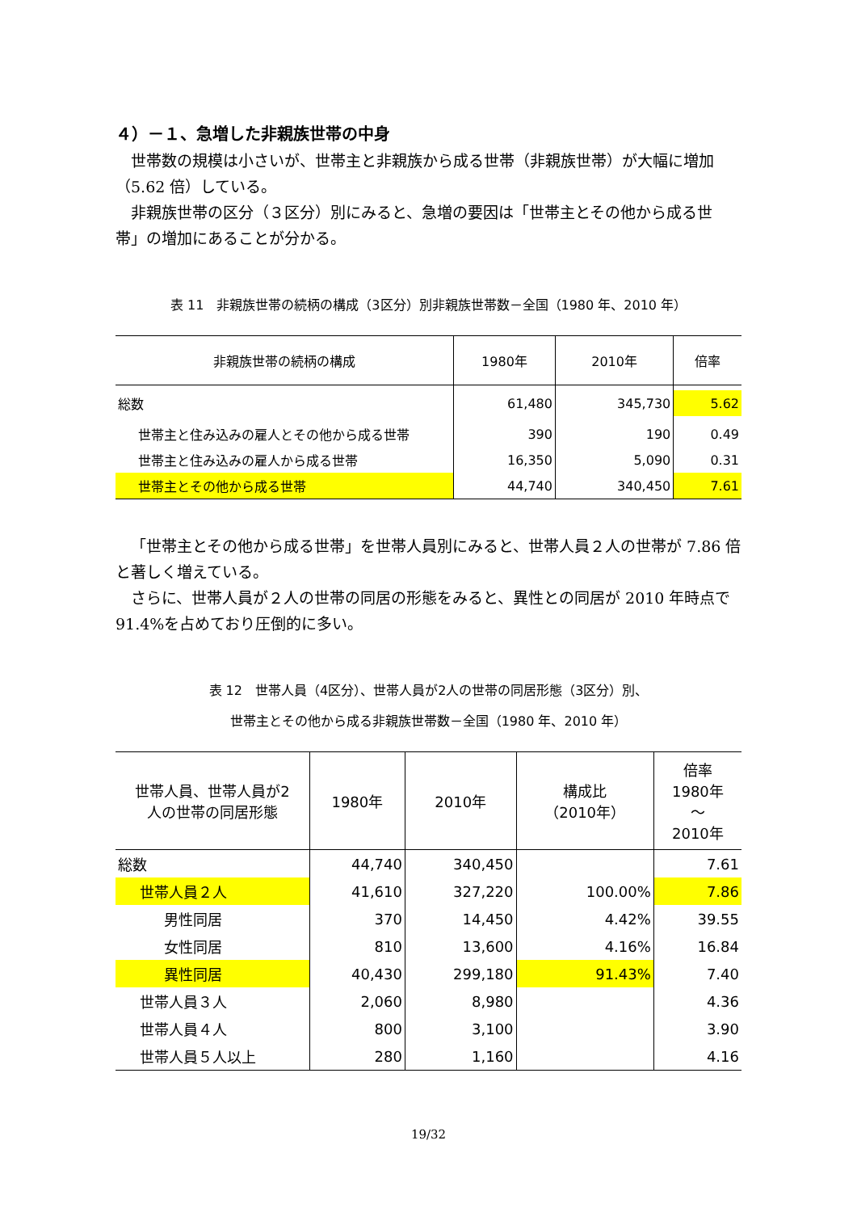４）－１、急増した非親族世帯の中身
世帯数の規模は小さいが、世帯主と非親族から成る世帯（非親族世帯）が大幅に増加（5.62 倍）している。
非親族世帯の区分（３区分）別にみると、急増の要因は「世帯主とその他から成る世帯」の増加にあることが分かる。
表 11　非親族世帯の続柄の構成（3区分）別非親族世帯数－全国（1980 年、2010 年）
| 非親族世帯の続柄の構成 | 1980年 | 2010年 | 倍率 |
| --- | --- | --- | --- |
| 総数 | 61,480 | 345,730 | 5.62 |
| 世帯主と住み込みの雇人とその他から成る世帯 | 390 | 190 | 0.49 |
| 世帯主と住み込みの雇人から成る世帯 | 16,350 | 5,090 | 0.31 |
| 世帯主とその他から成る世帯 | 44,740 | 340,450 | 7.61 |
「世帯主とその他から成る世帯」を世帯人員別にみると、世帯人員２人の世帯が 7.86 倍と著しく増えている。
さらに、世帯人員が２人の世帯の同居の形態をみると、異性との同居が 2010 年時点で 91.4%を占めており圧倒的に多い。
表 12　世帯人員（4区分）、世帯人員が2人の世帯の同居形態（3区分）別、
世帯主とその他から成る非親族世帯数－全国（1980 年、2010 年）
| 世帯人員、世帯人員が2 人の世帯の同居形態 | 1980年 | 2010年 | 構成比 （2010年） | 倍率 1980年 ～ 2010年 |
| --- | --- | --- | --- | --- |
| 総数 | 44,740 | 340,450 | | 7.61 |
| 世帯人員２人 | 41,610 | 327,220 | 100.00% | 7.86 |
| 男性同居 | 370 | 14,450 | 4.42% | 39.55 |
| 女性同居 | 810 | 13,600 | 4.16% | 16.84 |
| 異性同居 | 40,430 | 299,180 | 91.43% | 7.40 |
| 世帯人員３人 | 2,060 | 8,980 | | 4.36 |
| 世帯人員４人 | 800 | 3,100 | | 3.90 |
| 世帯人員５人以上 | 280 | 1,160 | | 4.16 |
19/32